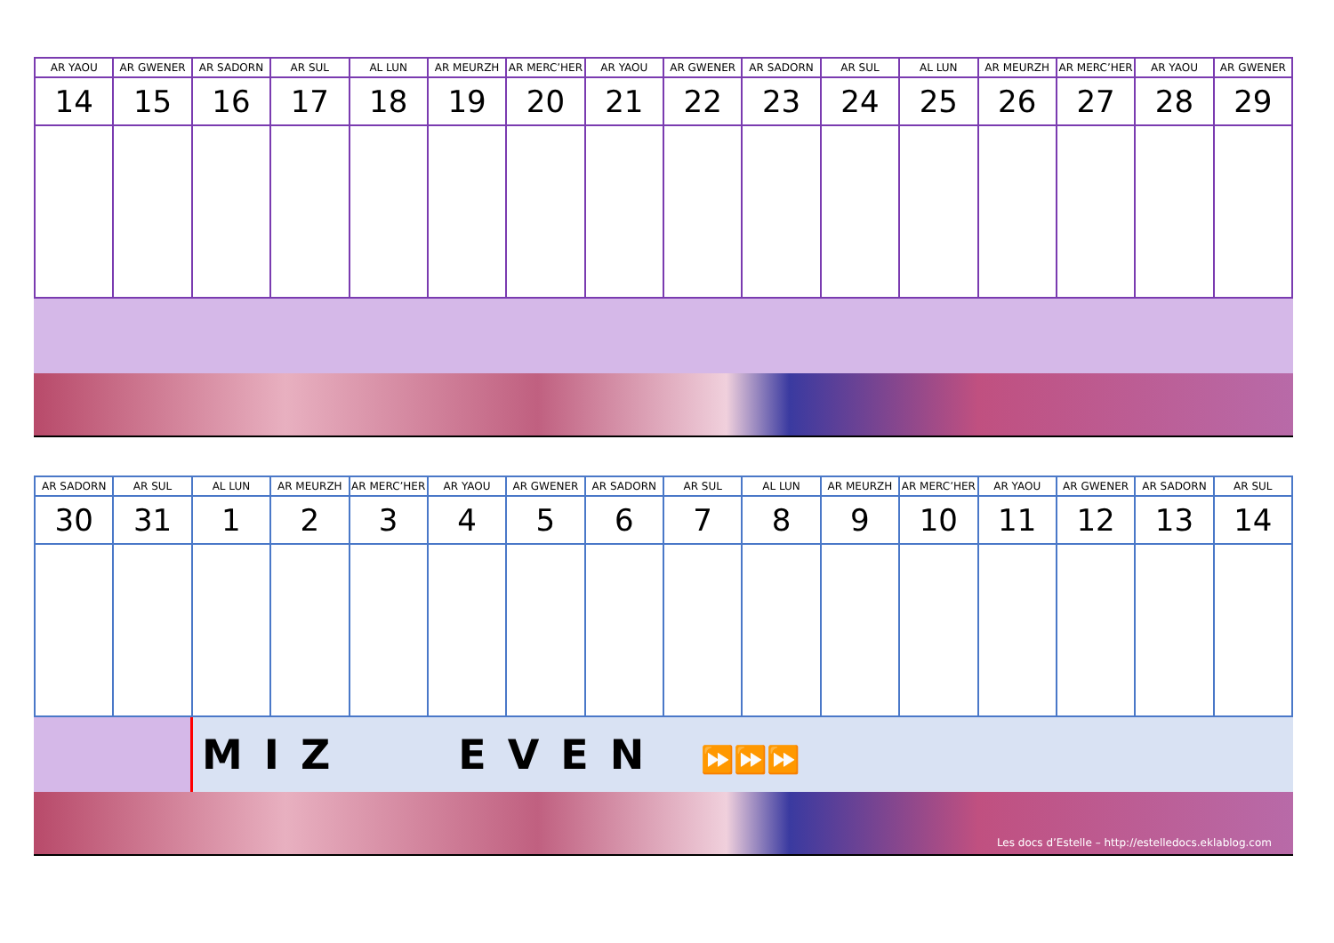| AR YAOU | AR GWENER | AR SADORN | AR SUL | AL LUN | AR MEURZH | AR MERC’HER | AR YAOU | AR GWENER | AR SADORN | AR SUL | AL LUN | AR MEURZH | AR MERC’HER | AR YAOU | AR GWENER |
| --- | --- | --- | --- | --- | --- | --- | --- | --- | --- | --- | --- | --- | --- | --- | --- |
| 14 | 15 | 16 | 17 | 18 | 19 | 20 | 21 | 22 | 23 | 24 | 25 | 26 | 27 | 28 | 29 |
| AR SADORN | AR SUL | AL LUN | AR MEURZH | AR MERC’HER | AR YAOU | AR GWENER | AR SADORN | AR SUL | AL LUN | AR MEURZH | AR MERC’HER | AR YAOU | AR GWENER | AR SADORN | AR SUL |
| --- | --- | --- | --- | --- | --- | --- | --- | --- | --- | --- | --- | --- | --- | --- | --- |
| 30 | 31 | 1 | 2 | 3 | 4 | 5 | 6 | 7 | 8 | 9 | 10 | 11 | 12 | 13 | 14 |
MIZ EVEN ⏩⏩⏩
Les docs d’Estelle – http://estelledocs.eklablog.com